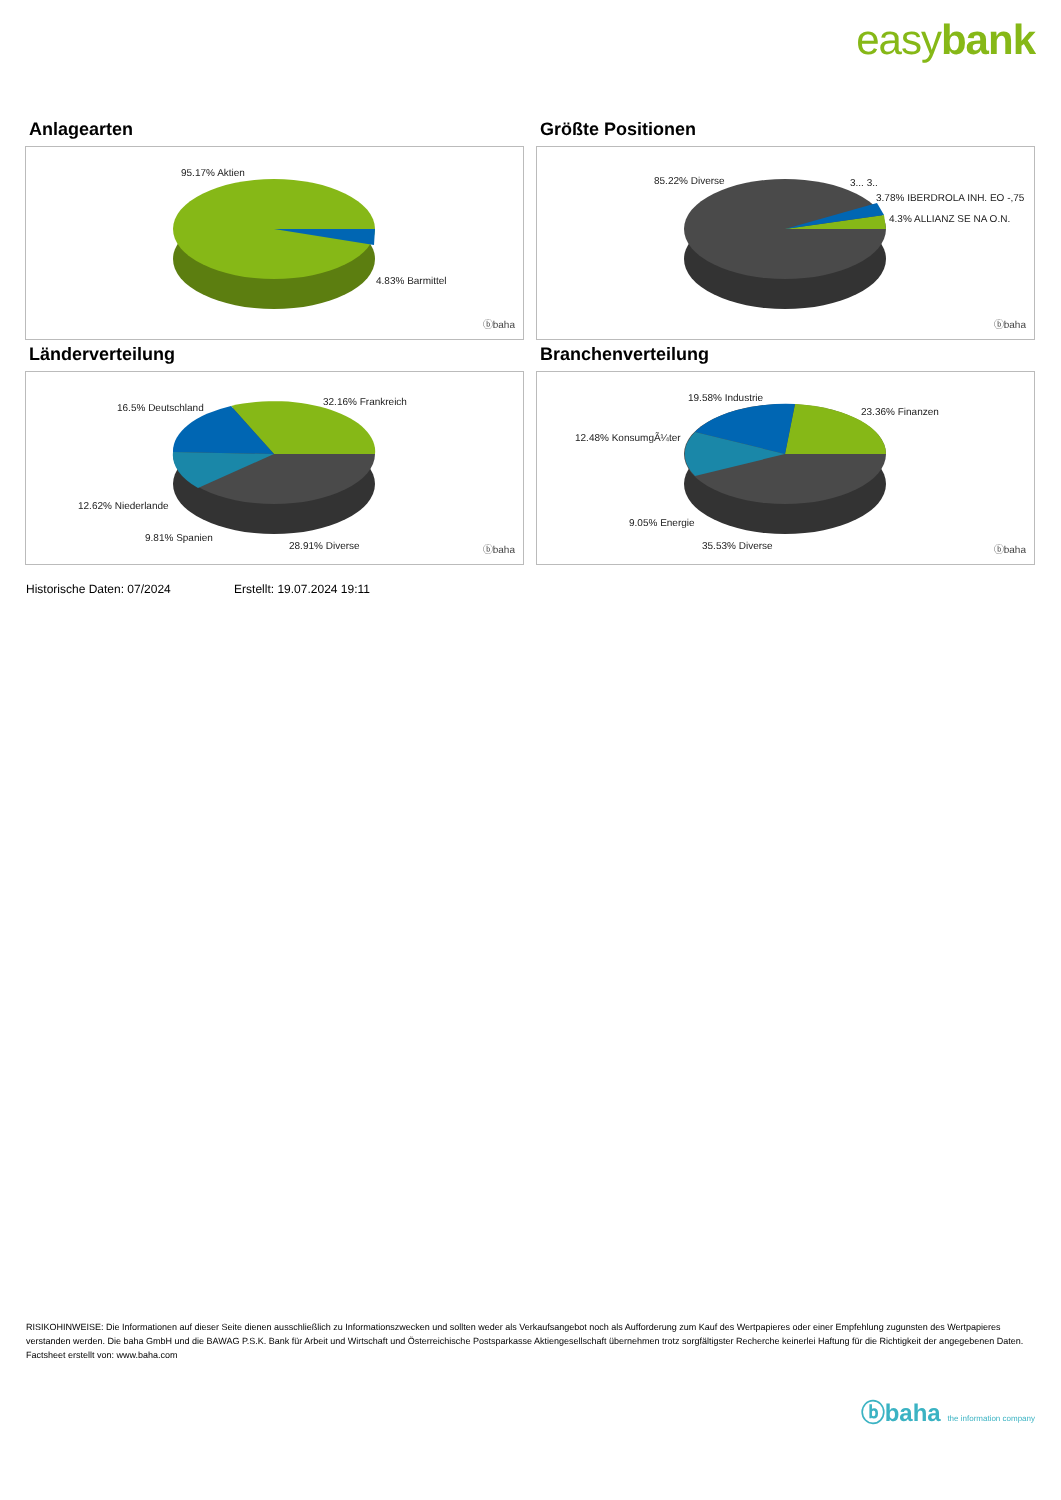easybank
Anlagearten
95.17% Aktien
4.83% Barmittel
ⓑbaha
Größte Positionen
85.22% Diverse 3... 3..
3.78% IBERDROLA INH. EO -,75
4.3% ALLIANZ SE NA O.N.
ⓑbaha
Länderverteilung
16.5% Deutschland
32.16% Frankreich
12.62% Niederlande
9.81% Spanien
28.91% Diverse ⓑbaha
Branchenverteilung
19.58% Industrie
23.36% Finanzen
12.48% KonsumgÃ¼ter
9.05% Energie
35.53% Diverse ⓑbaha
Historische Daten: 07/2024 Erstellt: 19.07.2024 19:11
RISIKOHINWEISE: Die Informationen auf dieser Seite dienen ausschließlich zu Informationszwecken und sollten weder als Verkaufsangebot noch als Aufforderung zum Kauf des Wertpapieres oder einer Empfehlung zugunsten des Wertpapieres verstanden werden. Die baha GmbH und die BAWAG P.S.K. Bank für Arbeit und Wirtschaft und Österreichische Postsparkasse Aktiengesellschaft übernehmen trotz sorgfältigster Recherche keinerlei Haftung für die Richtigkeit der angegebenen Daten.
Factsheet erstellt von: www.baha.com
ⓑbaha the information company